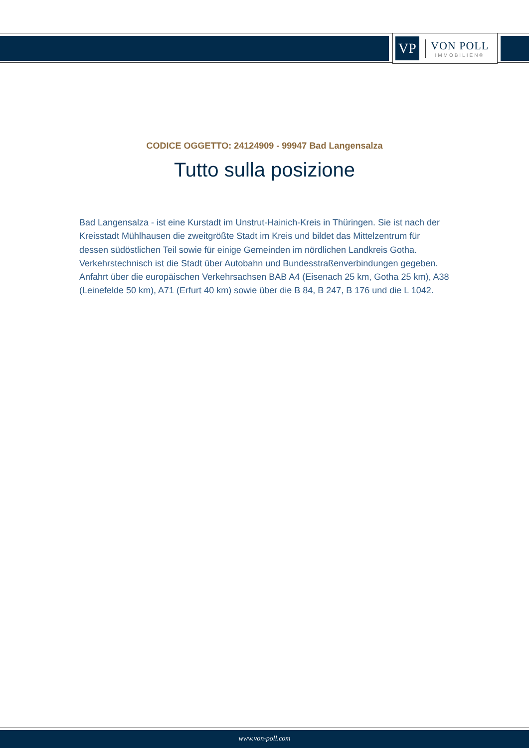VP
VON POLL
IMMOBILIEN®
CODICE OGGETTO: 24124909 - 99947 Bad Langensalza
Tutto sulla posizione
Bad Langensalza - ist eine Kurstadt im Unstrut-Hainich-Kreis in Thüringen. Sie ist nach der Kreisstadt Mühlhausen die zweitgrößte Stadt im Kreis und bildet das Mittelzentrum für dessen südöstlichen Teil sowie für einige Gemeinden im nördlichen Landkreis Gotha. Verkehrstechnisch ist die Stadt über Autobahn und Bundesstraßenverbindungen gegeben. Anfahrt über die europäischen Verkehrsachsen BAB A4 (Eisenach 25 km, Gotha 25 km), A38 (Leinefelde 50 km), A71 (Erfurt 40 km) sowie über die B 84, B 247, B 176 und die L 1042.
www.von-poll.com